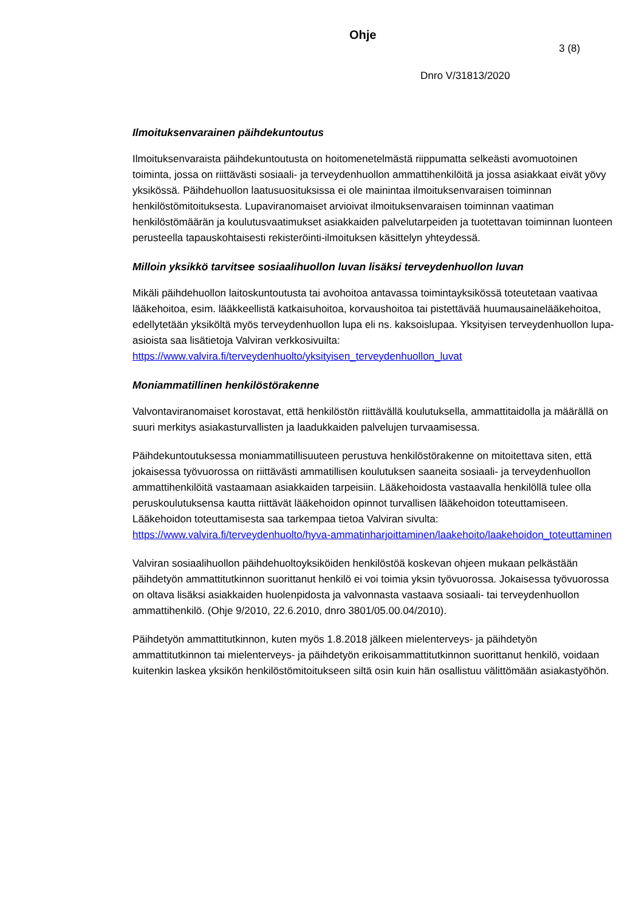Ohje
3 (8)
Dnro V/31813/2020
Ilmoituksenvarainen päihdekuntoutus
Ilmoituksenvaraista päihdekuntoutusta on hoitomenetelmästä riippumatta selkeästi avo­muotoinen toiminta, jossa on riittävästi sosiaali- ja terveydenhuollon ammattihenkilöitä ja jossa asiakkaat eivät yövy yksikössä. Päihdehuollon laatusuosituksissa ei ole mainintaa ilmoituksenvaraisen toiminnan henkilöstömitoituksesta. Lupaviranomaiset arvioivat ilmoi­tuksenvaraisen toiminnan vaatiman henkilöstömäärän ja koulutusvaatimukset asiakkaiden palvelutarpeiden ja tuotettavan toiminnan luonteen perusteella tapauskohtaisesti rekiste­röinti-ilmoituksen käsittelyn yhteydessä.
Milloin yksikkö tarvitsee sosiaalihuollon luvan lisäksi terveydenhuollon luvan
Mikäli päihdehuollon laitoskuntoutusta tai avohoitoa antavassa toimintayksikössä toteute­taan vaativaa lääkehoitoa, esim. lääkkeellistä katkaisuhoitoa, korvaushoitoa tai pistettävää huumausainelääkehoitoa, edellytetään yksiköltä myös terveydenhuollon lupa eli ns. kak­soislupaa. Yksityisen terveydenhuollon lupa-asioista saa lisätietoja Valviran verkkosivuilta: https://www.valvira.fi/terveydenhuolto/yksityisen_terveydenhuollon_luvat
Moniammatillinen henkilöstörakenne
Valvontaviranomaiset korostavat, että henkilöstön riittävällä koulutuksella, ammattitaidolla ja määrällä on suuri merkitys asiakasturvallisten ja laadukkaiden palvelujen turvaamisessa.
Päihdekuntoutuksessa moniammatillisuuteen perustuva henkilöstörakenne on mitoitettava siten, että jokaisessa työvuorossa on riittävästi ammatillisen koulutuksen saaneita sosiaali- ja terveydenhuollon ammattihenkilöitä vastaamaan asiakkaiden tarpeisiin. Lääkehoidosta vastaavalla henkilöllä tulee olla peruskoulutuksensa kautta riittävät lääkehoidon opinnot turvallisen lääkehoidon toteuttamiseen. Lääkehoidon toteuttamisesta saa tarkempaa tietoa Valviran sivulta: https://www.valvira.fi/terveydenhuolto/hyva-ammatinharjoittaminen/laake­hoito/laakehoidon_toteuttaminen
Valviran sosiaalihuollon päihdehuoltoyksiköiden henkilöstöä koskevan ohjeen mukaan pel­kästään päihdetyön ammattitutkinnon suorittanut henkilö ei voi toimia yksin työvuorossa. Jokaisessa työvuorossa on oltava lisäksi asiakkaiden huolenpidosta ja valvonnasta vas­taava sosiaali- tai terveydenhuollon ammattihenkilö. (Ohje 9/2010, 22.6.2010, dnro 3801/05.00.04/2010).
Päihdetyön ammattitutkinnon, kuten myös 1.8.2018 jälkeen mielenterveys- ja päihdetyön ammattitutkinnon tai mielenterveys- ja päihdetyön erikoisammattitutkinnon suorittanut hen­kilö, voidaan kuitenkin laskea yksikön henkilöstömitoitukseen siltä osin kuin hän osallistuu välittömään asiakastyöhön.